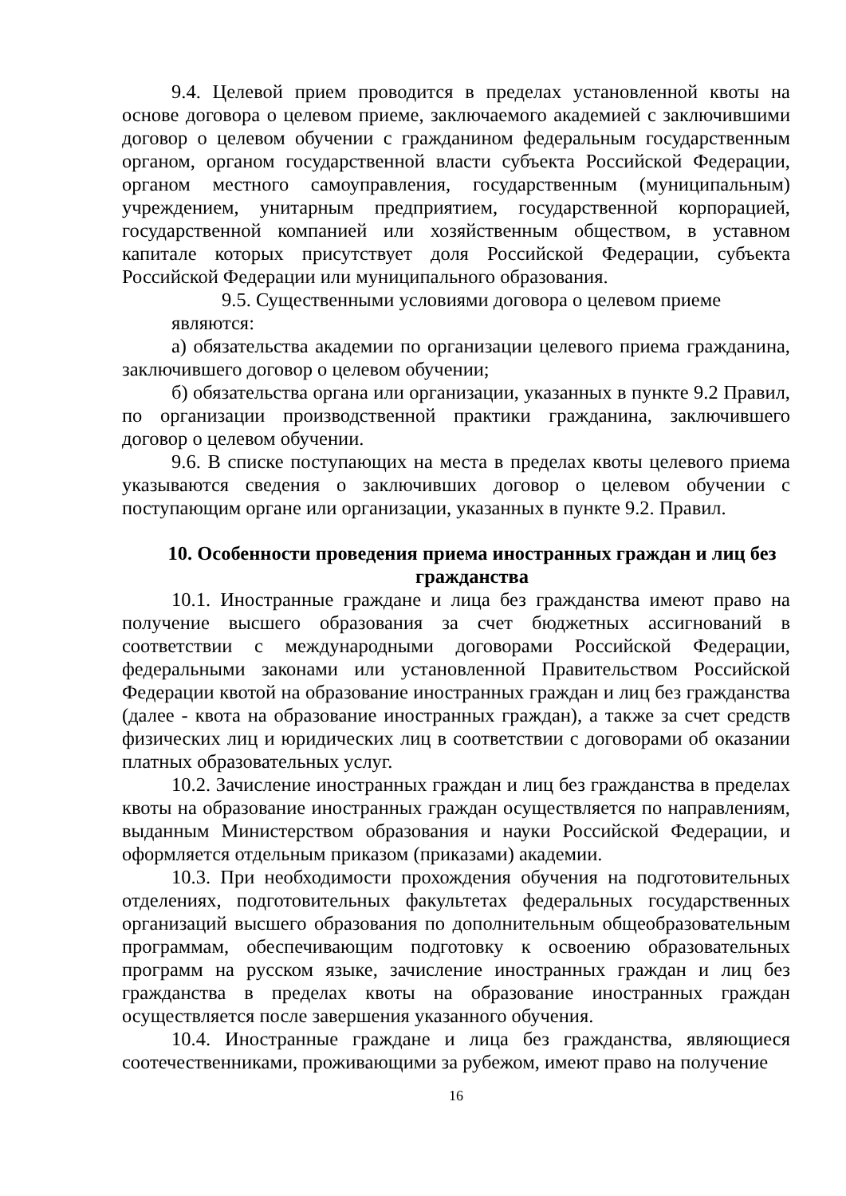9.4. Целевой прием проводится в пределах установленной квоты на основе договора о целевом приеме, заключаемого академией с заключившими договор о целевом обучении с гражданином федеральным государственным органом, органом государственной власти субъекта Российской Федерации, органом местного самоуправления, государственным (муниципальным) учреждением, унитарным предприятием, государственной корпорацией, государственной компанией или хозяйственным обществом, в уставном капитале которых присутствует доля Российской Федерации, субъекта Российской Федерации или муниципального образования.
9.5. Существенными условиями договора о целевом приеме
являются:
а) обязательства академии по организации целевого приема гражданина, заключившего договор о целевом обучении;
б) обязательства органа или организации, указанных в пункте 9.2 Правил, по организации производственной практики гражданина, заключившего договор о целевом обучении.
9.6. В списке поступающих на места в пределах квоты целевого приема указываются сведения о заключивших договор о целевом обучении с поступающим органе или организации, указанных в пункте 9.2. Правил.
10. Особенности проведения приема иностранных граждан и лиц без гражданства
10.1. Иностранные граждане и лица без гражданства имеют право на получение высшего образования за счет бюджетных ассигнований в соответствии с международными договорами Российской Федерации, федеральными законами или установленной Правительством Российской Федерации квотой на образование иностранных граждан и лиц без гражданства (далее - квота на образование иностранных граждан), а также за счет средств физических лиц и юридических лиц в соответствии с договорами об оказании платных образовательных услуг.
10.2. Зачисление иностранных граждан и лиц без гражданства в пределах квоты на образование иностранных граждан осуществляется по направлениям, выданным Министерством образования и науки Российской Федерации, и оформляется отдельным приказом (приказами) академии.
10.3. При необходимости прохождения обучения на подготовительных отделениях, подготовительных факультетах федеральных государственных организаций высшего образования по дополнительным общеобразовательным программам, обеспечивающим подготовку к освоению образовательных программ на русском языке, зачисление иностранных граждан и лиц без гражданства в пределах квоты на образование иностранных граждан осуществляется после завершения указанного обучения.
10.4. Иностранные граждане и лица без гражданства, являющиеся соотечественниками, проживающими за рубежом, имеют право на получение
16